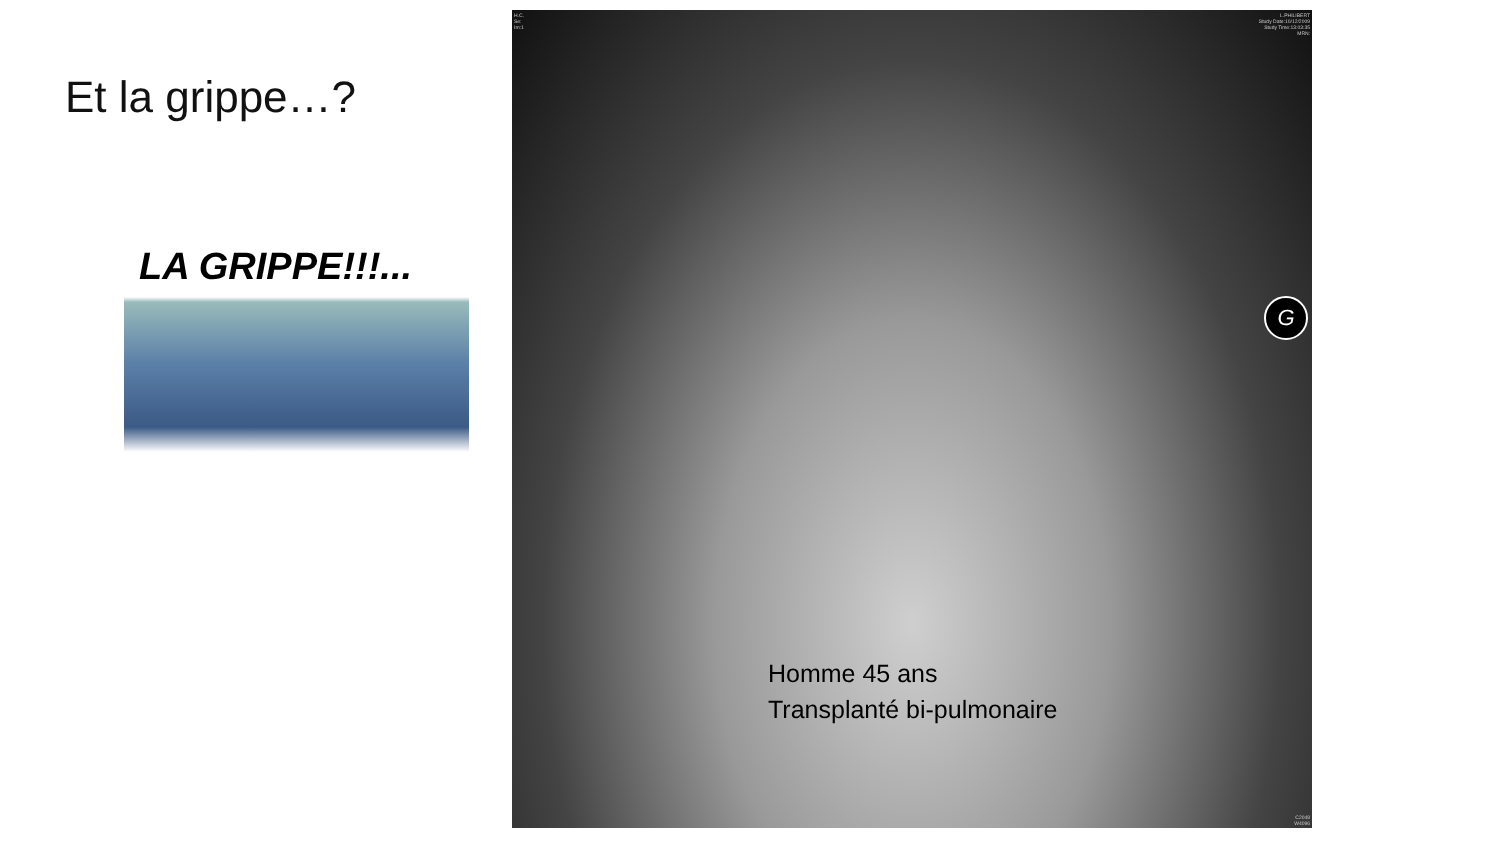Et la grippe…?
LA GRIPPE!!!...
H.C.
Se:
Im:1
L.PHILIBERT
Study Date:10/12/2009
Study Time:13:03:35
MRN:
G
Homme 45 ans
Transplanté bi-pulmonaire
C2048
W4096